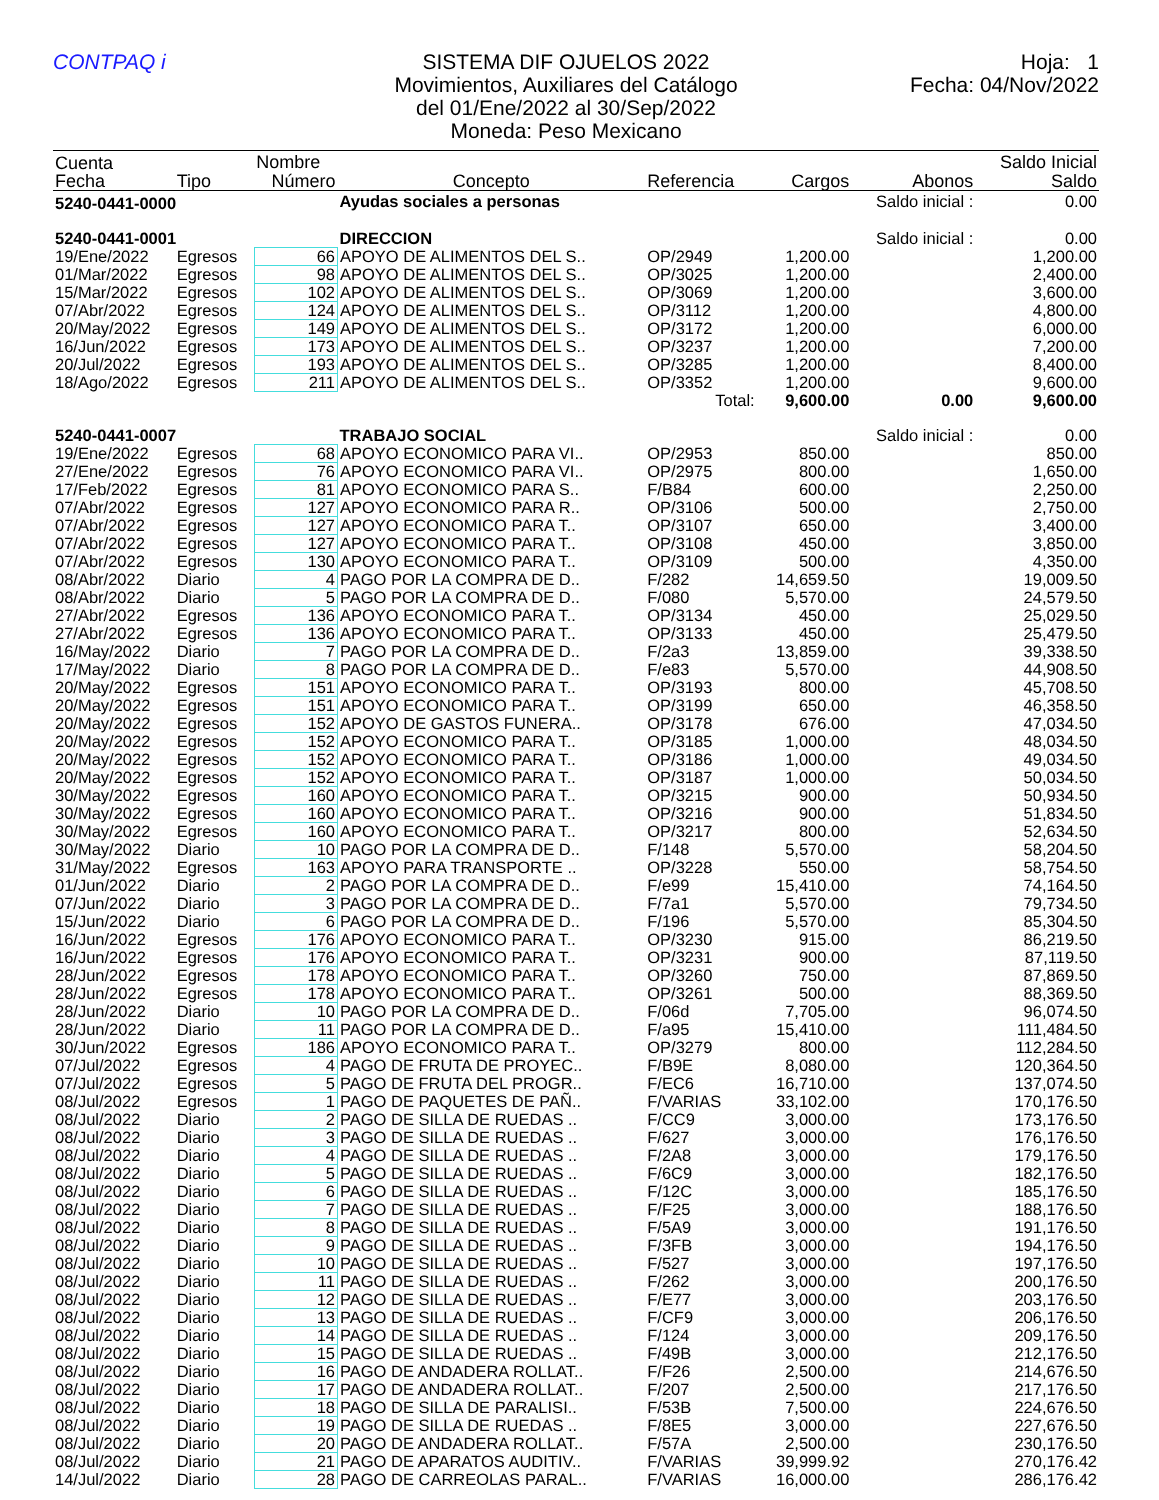CONTPAQ i SISTEMA DIF OJUELOS 2022
Movimientos, Auxiliares del Catálogo
del 01/Ene/2022 al 30/Sep/2022
Moneda: Peso Mexicano
Hoja: 1
Fecha: 04/Nov/2022
| Cuenta | | Nombre | | | | | Saldo Inicial |
| --- | --- | --- | --- | --- | --- | --- | --- |
| Fecha | Tipo | Número | Concepto | Referencia | Cargos | Abonos | Saldo |
| 5240-0441-0000 | | | Ayudas sociales a personas | | | Saldo inicial : | 0.00 |
| 5240-0441-0001 | | | DIRECCION | | | Saldo inicial : | 0.00 |
| 19/Ene/2022 | Egresos | 66 | APOYO DE ALIMENTOS DEL S.. | OP/2949 | 1,200.00 | | 1,200.00 |
| 01/Mar/2022 | Egresos | 98 | APOYO DE ALIMENTOS DEL S.. | OP/3025 | 1,200.00 | | 2,400.00 |
| 15/Mar/2022 | Egresos | 102 | APOYO DE ALIMENTOS DEL S.. | OP/3069 | 1,200.00 | | 3,600.00 |
| 07/Abr/2022 | Egresos | 124 | APOYO DE ALIMENTOS DEL S.. | OP/3112 | 1,200.00 | | 4,800.00 |
| 20/May/2022 | Egresos | 149 | APOYO DE ALIMENTOS DEL S.. | OP/3172 | 1,200.00 | | 6,000.00 |
| 16/Jun/2022 | Egresos | 173 | APOYO DE ALIMENTOS DEL S.. | OP/3237 | 1,200.00 | | 7,200.00 |
| 20/Jul/2022 | Egresos | 193 | APOYO DE ALIMENTOS DEL S.. | OP/3285 | 1,200.00 | | 8,400.00 |
| 18/Ago/2022 | Egresos | 211 | APOYO DE ALIMENTOS DEL S.. | OP/3352 | 1,200.00 | | 9,600.00 |
| Total: | | | | | 9,600.00 | 0.00 | 9,600.00 |
| 5240-0441-0007 | | | TRABAJO SOCIAL | | | Saldo inicial : | 0.00 |
| 19/Ene/2022 | Egresos | 68 | APOYO ECONOMICO PARA VI.. | OP/2953 | 850.00 | | 850.00 |
| 27/Ene/2022 | Egresos | 76 | APOYO ECONOMICO PARA VI.. | OP/2975 | 800.00 | | 1,650.00 |
| 17/Feb/2022 | Egresos | 81 | APOYO ECONOMICO PARA S.. | F/B84 | 600.00 | | 2,250.00 |
| 07/Abr/2022 | Egresos | 127 | APOYO ECONOMICO PARA R.. | OP/3106 | 500.00 | | 2,750.00 |
| 07/Abr/2022 | Egresos | 127 | APOYO ECONOMICO PARA T.. | OP/3107 | 650.00 | | 3,400.00 |
| 07/Abr/2022 | Egresos | 127 | APOYO ECONOMICO PARA T.. | OP/3108 | 450.00 | | 3,850.00 |
| 07/Abr/2022 | Egresos | 130 | APOYO ECONOMICO PARA T.. | OP/3109 | 500.00 | | 4,350.00 |
| 08/Abr/2022 | Diario | 4 | PAGO POR LA COMPRA DE D.. | F/282 | 14,659.50 | | 19,009.50 |
| 08/Abr/2022 | Diario | 5 | PAGO POR LA COMPRA DE D.. | F/080 | 5,570.00 | | 24,579.50 |
| 27/Abr/2022 | Egresos | 136 | APOYO ECONOMICO PARA T.. | OP/3134 | 450.00 | | 25,029.50 |
| 27/Abr/2022 | Egresos | 136 | APOYO ECONOMICO PARA T.. | OP/3133 | 450.00 | | 25,479.50 |
| 16/May/2022 | Diario | 7 | PAGO POR LA COMPRA DE D.. | F/2a3 | 13,859.00 | | 39,338.50 |
| 17/May/2022 | Diario | 8 | PAGO POR LA COMPRA DE D.. | F/e83 | 5,570.00 | | 44,908.50 |
| 20/May/2022 | Egresos | 151 | APOYO ECONOMICO PARA T.. | OP/3193 | 800.00 | | 45,708.50 |
| 20/May/2022 | Egresos | 151 | APOYO ECONOMICO PARA T.. | OP/3199 | 650.00 | | 46,358.50 |
| 20/May/2022 | Egresos | 152 | APOYO DE GASTOS FUNERA.. | OP/3178 | 676.00 | | 47,034.50 |
| 20/May/2022 | Egresos | 152 | APOYO ECONOMICO PARA T.. | OP/3185 | 1,000.00 | | 48,034.50 |
| 20/May/2022 | Egresos | 152 | APOYO ECONOMICO PARA T.. | OP/3186 | 1,000.00 | | 49,034.50 |
| 20/May/2022 | Egresos | 152 | APOYO ECONOMICO PARA T.. | OP/3187 | 1,000.00 | | 50,034.50 |
| 30/May/2022 | Egresos | 160 | APOYO ECONOMICO PARA T.. | OP/3215 | 900.00 | | 50,934.50 |
| 30/May/2022 | Egresos | 160 | APOYO ECONOMICO PARA T.. | OP/3216 | 900.00 | | 51,834.50 |
| 30/May/2022 | Egresos | 160 | APOYO ECONOMICO PARA T.. | OP/3217 | 800.00 | | 52,634.50 |
| 30/May/2022 | Diario | 10 | PAGO POR LA COMPRA DE D.. | F/148 | 5,570.00 | | 58,204.50 |
| 31/May/2022 | Egresos | 163 | APOYO PARA TRANSPORTE .. | OP/3228 | 550.00 | | 58,754.50 |
| 01/Jun/2022 | Diario | 2 | PAGO POR LA COMPRA DE D.. | F/e99 | 15,410.00 | | 74,164.50 |
| 07/Jun/2022 | Diario | 3 | PAGO POR LA COMPRA DE D.. | F/7a1 | 5,570.00 | | 79,734.50 |
| 15/Jun/2022 | Diario | 6 | PAGO POR LA COMPRA DE D.. | F/196 | 5,570.00 | | 85,304.50 |
| 16/Jun/2022 | Egresos | 176 | APOYO ECONOMICO PARA T.. | OP/3230 | 915.00 | | 86,219.50 |
| 16/Jun/2022 | Egresos | 176 | APOYO ECONOMICO PARA T.. | OP/3231 | 900.00 | | 87,119.50 |
| 28/Jun/2022 | Egresos | 178 | APOYO ECONOMICO PARA T.. | OP/3260 | 750.00 | | 87,869.50 |
| 28/Jun/2022 | Egresos | 178 | APOYO ECONOMICO PARA T.. | OP/3261 | 500.00 | | 88,369.50 |
| 28/Jun/2022 | Diario | 10 | PAGO POR LA COMPRA DE D.. | F/06d | 7,705.00 | | 96,074.50 |
| 28/Jun/2022 | Diario | 11 | PAGO POR LA COMPRA DE D.. | F/a95 | 15,410.00 | | 111,484.50 |
| 30/Jun/2022 | Egresos | 186 | APOYO ECONOMICO PARA T.. | OP/3279 | 800.00 | | 112,284.50 |
| 07/Jul/2022 | Egresos | 4 | PAGO DE FRUTA DE PROYEC.. | F/B9E | 8,080.00 | | 120,364.50 |
| 07/Jul/2022 | Egresos | 5 | PAGO DE FRUTA DEL PROGR.. | F/EC6 | 16,710.00 | | 137,074.50 |
| 08/Jul/2022 | Egresos | 1 | PAGO DE PAQUETES DE PAÑ.. | F/VARIAS | 33,102.00 | | 170,176.50 |
| 08/Jul/2022 | Diario | 2 | PAGO DE SILLA DE RUEDAS .. | F/CC9 | 3,000.00 | | 173,176.50 |
| 08/Jul/2022 | Diario | 3 | PAGO DE SILLA DE RUEDAS .. | F/627 | 3,000.00 | | 176,176.50 |
| 08/Jul/2022 | Diario | 4 | PAGO DE SILLA DE RUEDAS .. | F/2A8 | 3,000.00 | | 179,176.50 |
| 08/Jul/2022 | Diario | 5 | PAGO DE SILLA DE RUEDAS .. | F/6C9 | 3,000.00 | | 182,176.50 |
| 08/Jul/2022 | Diario | 6 | PAGO DE SILLA DE RUEDAS .. | F/12C | 3,000.00 | | 185,176.50 |
| 08/Jul/2022 | Diario | 7 | PAGO DE SILLA DE RUEDAS .. | F/F25 | 3,000.00 | | 188,176.50 |
| 08/Jul/2022 | Diario | 8 | PAGO DE SILLA DE RUEDAS .. | F/5A9 | 3,000.00 | | 191,176.50 |
| 08/Jul/2022 | Diario | 9 | PAGO DE SILLA DE RUEDAS .. | F/3FB | 3,000.00 | | 194,176.50 |
| 08/Jul/2022 | Diario | 10 | PAGO DE SILLA DE RUEDAS .. | F/527 | 3,000.00 | | 197,176.50 |
| 08/Jul/2022 | Diario | 11 | PAGO DE SILLA DE RUEDAS .. | F/262 | 3,000.00 | | 200,176.50 |
| 08/Jul/2022 | Diario | 12 | PAGO DE SILLA DE RUEDAS .. | F/E77 | 3,000.00 | | 203,176.50 |
| 08/Jul/2022 | Diario | 13 | PAGO DE SILLA DE RUEDAS .. | F/CF9 | 3,000.00 | | 206,176.50 |
| 08/Jul/2022 | Diario | 14 | PAGO DE SILLA DE RUEDAS .. | F/124 | 3,000.00 | | 209,176.50 |
| 08/Jul/2022 | Diario | 15 | PAGO DE SILLA DE RUEDAS .. | F/49B | 3,000.00 | | 212,176.50 |
| 08/Jul/2022 | Diario | 16 | PAGO DE ANDADERA ROLLAT.. | F/F26 | 2,500.00 | | 214,676.50 |
| 08/Jul/2022 | Diario | 17 | PAGO DE ANDADERA ROLLAT.. | F/207 | 2,500.00 | | 217,176.50 |
| 08/Jul/2022 | Diario | 18 | PAGO DE SILLA DE PARALISI.. | F/53B | 7,500.00 | | 224,676.50 |
| 08/Jul/2022 | Diario | 19 | PAGO DE SILLA DE RUEDAS .. | F/8E5 | 3,000.00 | | 227,676.50 |
| 08/Jul/2022 | Diario | 20 | PAGO DE ANDADERA ROLLAT.. | F/57A | 2,500.00 | | 230,176.50 |
| 08/Jul/2022 | Diario | 21 | PAGO DE APARATOS AUDITIV.. | F/VARIAS | 39,999.92 | | 270,176.42 |
| 14/Jul/2022 | Diario | 28 | PAGO DE CARREOLAS PARAL.. | F/VARIAS | 16,000.00 | | 286,176.42 |